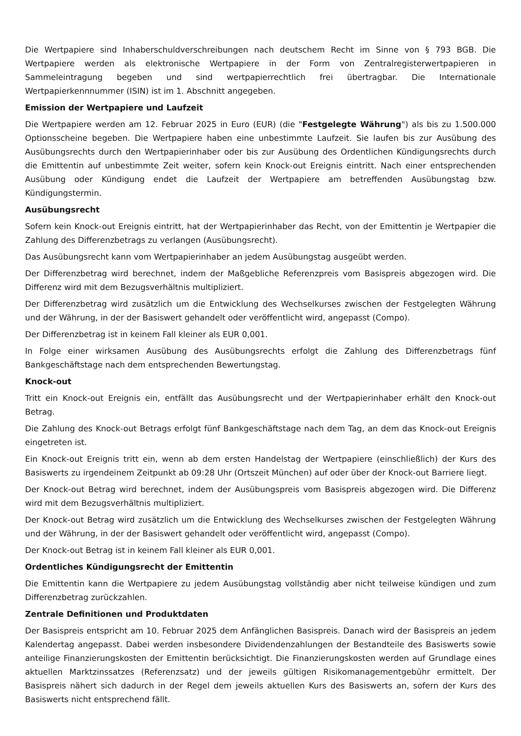Die Wertpapiere sind Inhaberschuldverschreibungen nach deutschem Recht im Sinne von § 793 BGB. Die Wertpapiere werden als elektronische Wertpapiere in der Form von Zentralregisterwertpapieren in Sammeleintragung begeben und sind wertpapierrechtlich frei übertragbar. Die Internationale Wertpapierkennnummer (ISIN) ist im 1. Abschnitt angegeben.
Emission der Wertpapiere und Laufzeit
Die Wertpapiere werden am 12. Februar 2025 in Euro (EUR) (die "Festgelegte Währung") als bis zu 1.500.000 Optionsscheine begeben. Die Wertpapiere haben eine unbestimmte Laufzeit. Sie laufen bis zur Ausübung des Ausübungsrechts durch den Wertpapierinhaber oder bis zur Ausübung des Ordentlichen Kündigungsrechts durch die Emittentin auf unbestimmte Zeit weiter, sofern kein Knock-out Ereignis eintritt. Nach einer entsprechenden Ausübung oder Kündigung endet die Laufzeit der Wertpapiere am betreffenden Ausübungstag bzw. Kündigungstermin.
Ausübungsrecht
Sofern kein Knock-out Ereignis eintritt, hat der Wertpapierinhaber das Recht, von der Emittentin je Wertpapier die Zahlung des Differenzbetrags zu verlangen (Ausübungsrecht).
Das Ausübungsrecht kann vom Wertpapierinhaber an jedem Ausübungstag ausgeübt werden.
Der Differenzbetrag wird berechnet, indem der Maßgebliche Referenzpreis vom Basispreis abgezogen wird. Die Differenz wird mit dem Bezugsverhältnis multipliziert.
Der Differenzbetrag wird zusätzlich um die Entwicklung des Wechselkurses zwischen der Festgelegten Währung und der Währung, in der der Basiswert gehandelt oder veröffentlicht wird, angepasst (Compo).
Der Differenzbetrag ist in keinem Fall kleiner als EUR 0,001.
In Folge einer wirksamen Ausübung des Ausübungsrechts erfolgt die Zahlung des Differenzbetrags fünf Bankgeschäftstage nach dem entsprechenden Bewertungstag.
Knock-out
Tritt ein Knock-out Ereignis ein, entfällt das Ausübungsrecht und der Wertpapierinhaber erhält den Knock-out Betrag.
Die Zahlung des Knock-out Betrags erfolgt fünf Bankgeschäftstage nach dem Tag, an dem das Knock-out Ereignis eingetreten ist.
Ein Knock-out Ereignis tritt ein, wenn ab dem ersten Handelstag der Wertpapiere (einschließlich) der Kurs des Basiswerts zu irgendeinem Zeitpunkt ab 09:28 Uhr (Ortszeit München) auf oder über der Knock-out Barriere liegt.
Der Knock-out Betrag wird berechnet, indem der Ausübungspreis vom Basispreis abgezogen wird. Die Differenz wird mit dem Bezugsverhältnis multipliziert.
Der Knock-out Betrag wird zusätzlich um die Entwicklung des Wechselkurses zwischen der Festgelegten Währung und der Währung, in der der Basiswert gehandelt oder veröffentlicht wird, angepasst (Compo).
Der Knock-out Betrag ist in keinem Fall kleiner als EUR 0,001.
Ordentliches Kündigungsrecht der Emittentin
Die Emittentin kann die Wertpapiere zu jedem Ausübungstag vollständig aber nicht teilweise kündigen und zum Differenzbetrag zurückzahlen.
Zentrale Definitionen und Produktdaten
Der Basispreis entspricht am 10. Februar 2025 dem Anfänglichen Basispreis. Danach wird der Basispreis an jedem Kalendertag angepasst. Dabei werden insbesondere Dividendenzahlungen der Bestandteile des Basiswerts sowie anteilige Finanzierungskosten der Emittentin berücksichtigt. Die Finanzierungskosten werden auf Grundlage eines aktuellen Marktzinssatzes (Referenzsatz) und der jeweils gültigen Risikomanagementgebühr ermittelt. Der Basispreis nähert sich dadurch in der Regel dem jeweils aktuellen Kurs des Basiswerts an, sofern der Kurs des Basiswerts nicht entsprechend fällt.